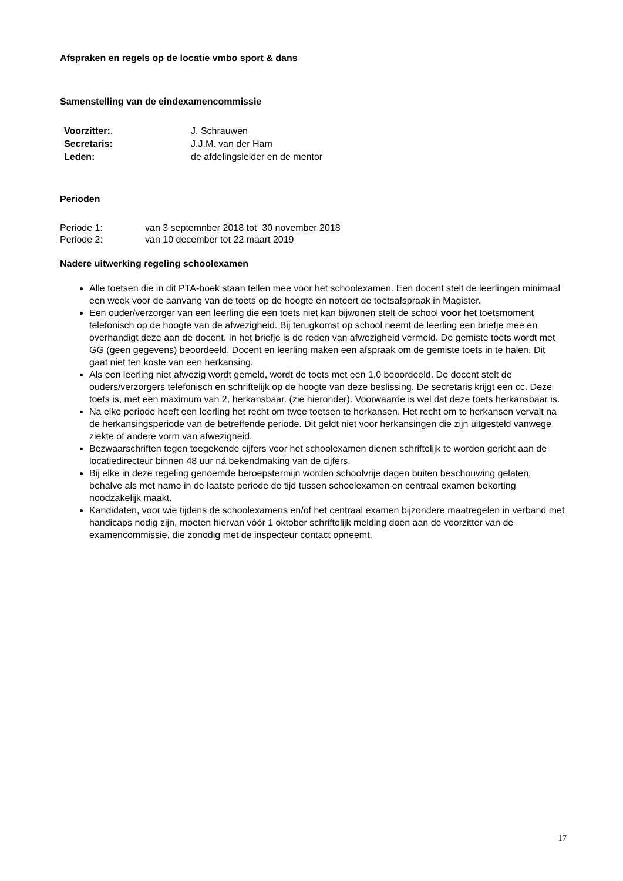Afspraken en regels op de locatie vmbo sport & dans
Samenstelling van de eindexamencommissie
Voorzitter:. J. Schrauwen
Secretaris: J.J.M. van der Ham
Leden: de afdelingsleider en de mentor
Perioden
Periode 1: van 3 septemnber 2018 tot 30 november 2018
Periode 2: van 10 december tot 22 maart 2019
Nadere uitwerking regeling schoolexamen
Alle toetsen die in dit PTA-boek staan tellen mee voor het schoolexamen. Een docent stelt de leerlingen minimaal een week voor de aanvang van de toets op de hoogte en noteert de toetsafspraak in Magister.
Een ouder/verzorger van een leerling die een toets niet kan bijwonen stelt de school voor het toetsmoment telefonisch op de hoogte van de afwezigheid. Bij terugkomst op school neemt de leerling een briefje mee en overhandigt deze aan de docent. In het briefje is de reden van afwezigheid vermeld. De gemiste toets wordt met GG (geen gegevens) beoordeeld. Docent en leerling maken een afspraak om de gemiste toets in te halen. Dit gaat niet ten koste van een herkansing.
Als een leerling niet afwezig wordt gemeld, wordt de toets met een 1,0 beoordeeld. De docent stelt de ouders/verzorgers telefonisch en schriftelijk op de hoogte van deze beslissing. De secretaris krijgt een cc. Deze toets is, met een maximum van 2, herkansbaar. (zie hieronder). Voorwaarde is wel dat deze toets herkansbaar is.
Na elke periode heeft een leerling het recht om twee toetsen te herkansen. Het recht om te herkansen vervalt na de herkansingsperiode van de betreffende periode. Dit geldt niet voor herkansingen die zijn uitgesteld vanwege ziekte of andere vorm van afwezigheid.
Bezwaarschriften tegen toegekende cijfers voor het schoolexamen dienen schriftelijk te worden gericht aan de locatiedirecteur binnen 48 uur ná bekendmaking van de cijfers.
Bij elke in deze regeling genoemde beroepstermijn worden schoolvrije dagen buiten beschouwing gelaten, behalve als met name in de laatste periode de tijd tussen schoolexamen en centraal examen bekorting noodzakelijk maakt.
Kandidaten, voor wie tijdens de schoolexamens en/of het centraal examen bijzondere maatregelen in verband met handicaps nodig zijn, moeten hiervan vóór 1 oktober schriftelijk melding doen aan de voorzitter van de examencommissie, die zonodig met de inspecteur contact opneemt.
17